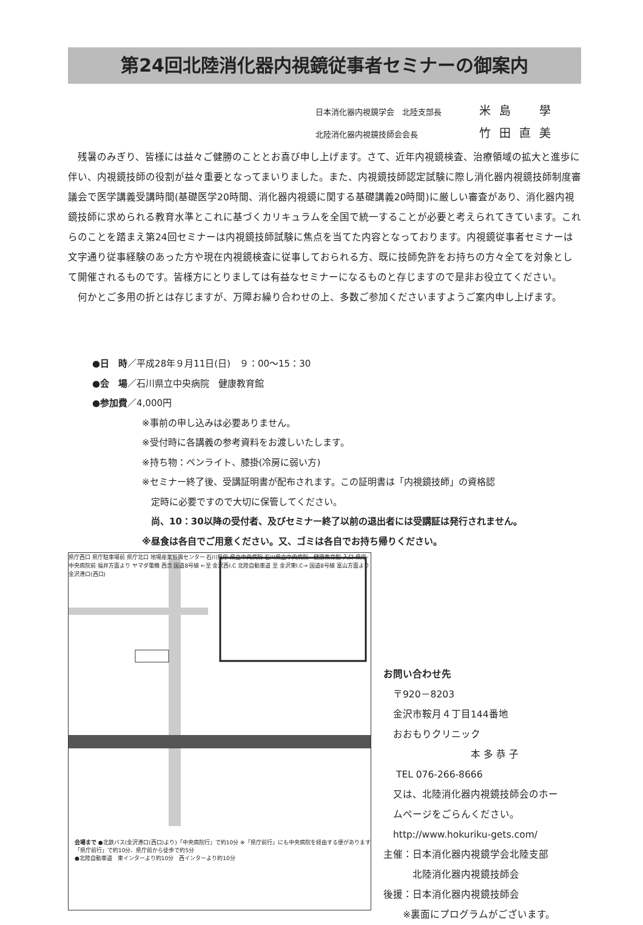第24回北陸消化器内視鏡従事者セミナーの御案内
日本消化器内視鏡学会　北陸支部長 米島　學
北陸消化器内視鏡技師会会長 竹田直美
残暑のみぎり、皆様には益々ご健勝のこととお喜び申し上げます。さて、近年内視鏡検査、治療領域の拡大と進歩に伴い、内視鏡技師の役割が益々重要となってまいりました。また、内視鏡技師認定試験に際し消化器内視鏡技師制度審議会で医学講義受講時間(基礎医学20時間、消化器内視鏡に関する基礎講義20時間)に厳しい審査があり、消化器内視鏡技師に求められる教育水準とこれに基づくカリキュラムを全国で統一することが必要と考えられてきています。これらのことを踏まえ第24回セミナーは内視鏡技師試験に焦点を当てた内容となっております。内視鏡従事者セミナーは文字通り従事経験のあった方や現在内視鏡検査に従事しておられる方、既に技師免許をお持ちの方々全てを対象として開催されるものです。皆様方にとりましては有益なセミナーになるものと存じますので是非お役立てください。
何かとご多用の折とは存じますが、万障お繰り合わせの上、多数ご参加くださいますようご案内申し上げます。
●日　時／平成28年９月11日(日)　９：00～15：30
●会　場／石川県立中央病院　健康教育館
●参加費／4,000円
※事前の申し込みは必要ありません。
※受付時に各講義の参考資料をお渡しいたします。
※持ち物：ペンライト、膝掛(冷房に弱い方)
※セミナー終了後、受講証明書が配布されます。この証明書は「内視鏡技師」の資格認
　定時に必要ですので大切に保管してください。
　尚、10：30以降の受付者、及びセミナー終了以前の退出者には受講証は発行されません。
※昼食は各自でご用意ください。又、ゴミは各自でお持ち帰りください。
県庁西口 県庁駐車場前 県庁北口 地場産業振興センター 石川県庁 県立中央病院 石川県立中央病院　健康教育館 入口 県庁･中央病院前 福井方面より ヤマダ電機 西念 国道8号線 ←至 金沢西I.C 北陸自動車道 至 金沢東I.C→ 国道8号線 富山方面より 金沢港口(西口)
会場まで ●北鉄バス(金沢港口(西口)より)「中央病院行」で約10分 ※「県庁前行」にも中央病院を経由する便があります「県庁前行」で約10分、県庁前から徒歩で約5分
●北陸自動車道　東インターより約10分　西インターより約10分
お問い合わせ先
　〒920－8203
　金沢市鞍月４丁目144番地
　おおもりクリニック
　　　　　　　　　本 多 恭 子
　 TEL 076-266-8666
　又は、北陸消化器内視鏡技師会のホー
　ムページをごらんください。
　http://www.hokuriku-gets.com/
主催：日本消化器内視鏡学会北陸支部
　　　北陸消化器内視鏡技師会
後援：日本消化器内視鏡技師会
　　※裏面にプログラムがございます。